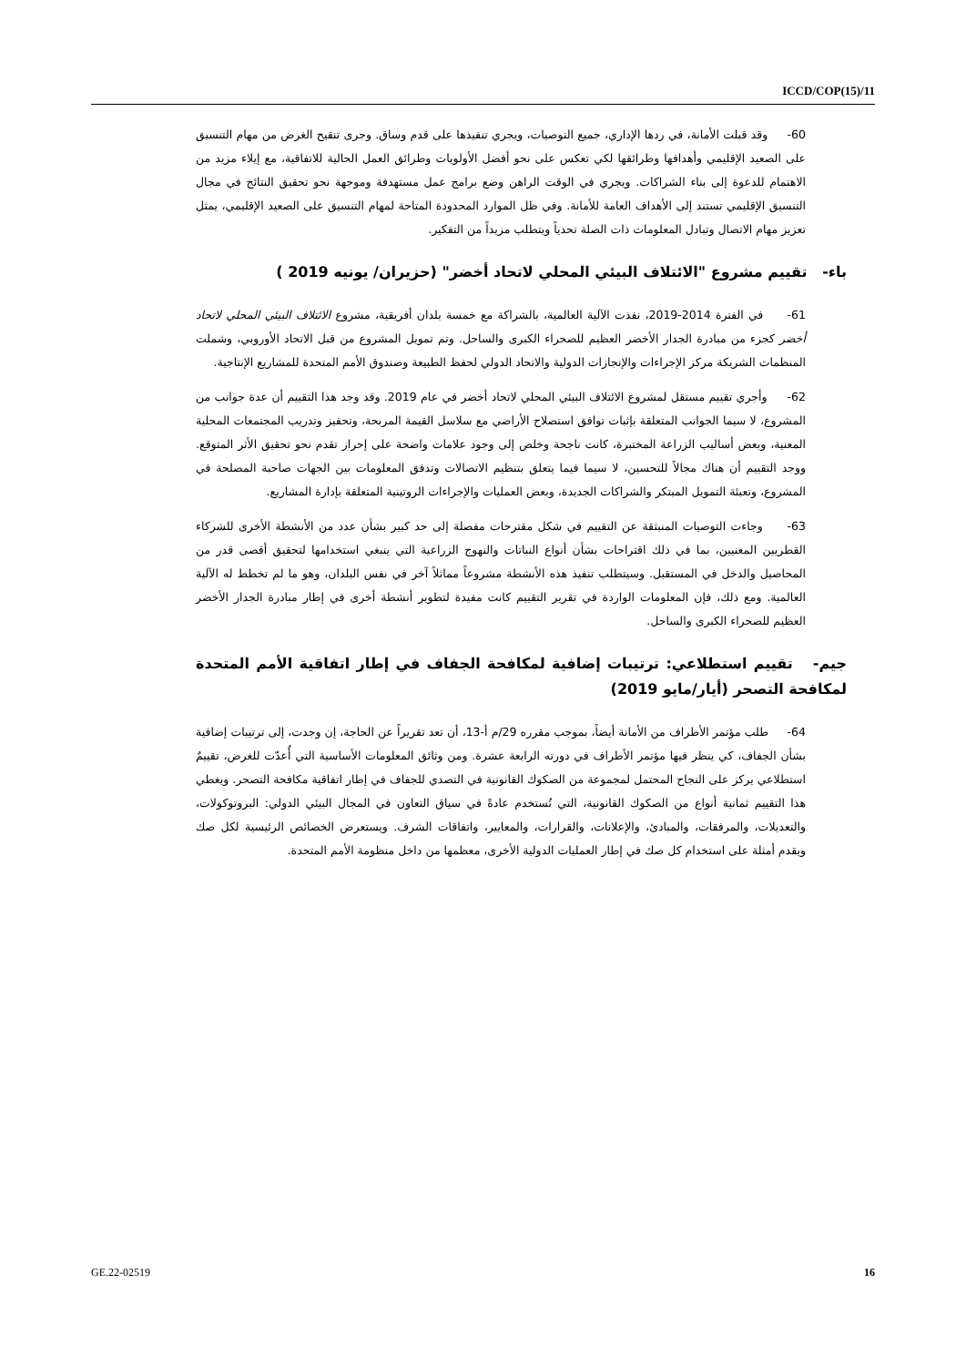ICCD/COP(15)/11
60- وقد قبلت الأمانة، في ردها الإداري، جميع التوصيات، ويجري تنفيذها على قدم وساق. وجرى تنقيح الغرض من مهام التنسيق على الصعيد الإقليمي وأهدافها وطرائقها لكي تعكس على نحو أفضل الأولويات وطرائق العمل الحالية للاتفاقية، مع إيلاء مزيد من الاهتمام للدعوة إلى بناء الشراكات. ويجري في الوقت الراهن وضع برامج عمل مستهدفة وموجهة نحو تحقيق النتائج في مجال التنسيق الإقليمي تستند إلى الأهداف العامة للأمانة. وفي ظل الموارد المحدودة المتاحة لمهام التنسيق على الصعيد الإقليمي، يمثل تعزيز مهام الاتصال وتبادل المعلومات ذات الصلة تحدياً ويتطلب مزيداً من التفكير.
باء- تقييم مشروع "الائتلاف البيئي المحلي لاتحاد أخضر" (حزيران/ يونيه 2019 )
61- في الفترة 2014-2019، نفذت الآلية العالمية، بالشراكة مع خمسة بلدان أفريقية، مشروع الائتلاف البيئي المحلي لاتحاد أخضر كجزء من مبادرة الجدار الأخضر العظيم للصحراء الكبرى والساحل. وتم تمويل المشروع من قبل الاتحاد الأوروبي، وشملت المنظمات الشريكة مركز الإجراءات والإنجازات الدولية والاتحاد الدولي لحفظ الطبيعة وصندوق الأمم المتحدة للمشاريع الإنتاجية.
62- وأجري تقييم مستقل لمشروع الائتلاف البيئي المحلي لاتحاد أخضر في عام 2019. وقد وجد هذا التقييم أن عدة جوانب من المشروع، لا سيما الجوانب المتعلقة بإثبات توافق استصلاح الأراضي مع سلاسل القيمة المربحة، وتحفيز وتدريب المجتمعات المحلية المعنية، وبعض أساليب الزراعة المختبرة، كانت ناجحة وخلص إلى وجود علامات واضحة على إحراز تقدم نحو تحقيق الأثر المتوقع. ووجد التقييم أن هناك مجالاً للتحسين، لا سيما فيما يتعلق بتنظيم الاتصالات وتدفق المعلومات بين الجهات صاحبة المصلحة في المشروع، وتعبئة التمويل المبتكر والشراكات الجديدة، وبعض العمليات والإجراءات الروتينية المتعلقة بإدارة المشاريع.
63- وجاءت التوصيات المنبثقة عن التقييم في شكل مقترحات مفصلة إلى حد كبير بشأن عدد من الأنشطة الأخرى للشركاء القطريين المعنيين، بما في ذلك اقتراحات بشأن أنواع النباتات والنهوج الزراعية التي ينبغي استخدامها لتحقيق أقصى قدر من المحاصيل والدخل في المستقبل. وسيتطلب تنفيذ هذه الأنشطة مشروعاً مماثلاً آخر في نفس البلدان، وهو ما لم تخطط له الآلية العالمية. ومع ذلك، فإن المعلومات الواردة في تقرير التقييم كانت مفيدة لتطوير أنشطة أخرى في إطار مبادرة الجدار الأخضر العظيم للصحراء الكبرى والساحل.
جيم- تقييم استطلاعي: ترتيبات إضافية لمكافحة الجفاف في إطار اتفاقية الأمم المتحدة لمكافحة التصحر (أيار/مايو 2019)
64- طلب مؤتمر الأطراف من الأمانة أيضاً، بموجب مقرره 29/م أ-13، أن تعد تقريراً عن الحاجة، إن وجدت، إلى ترتيبات إضافية بشأن الجفاف، كي ينظر فيها مؤتمر الأطراف في دورته الرابعة عشرة. ومن وثائق المعلومات الأساسية التي أُعدّت للغرض، تقييمٌ استطلاعي يركز على النجاح المحتمل لمجموعة من الصكوك القانونية في التصدي للجفاف في إطار اتفاقية مكافحة التصحر. ويغطي هذا التقييم ثمانية أنواع من الصكوك القانونية، التي تُستخدم عادةً في سياق التعاون في المجال البيئي الدولي: البروتوكولات، والتعديلات، والمرفقات، والمبادئ، والإعلانات، والقرارات، والمعايير، واتفاقات الشرف. ويستعرض الخصائص الرئيسية لكل صك ويقدم أمثلة على استخدام كل صك في إطار العمليات الدولية الأخرى، معظمها من داخل منظومة الأمم المتحدة.
GE.22-02519 16